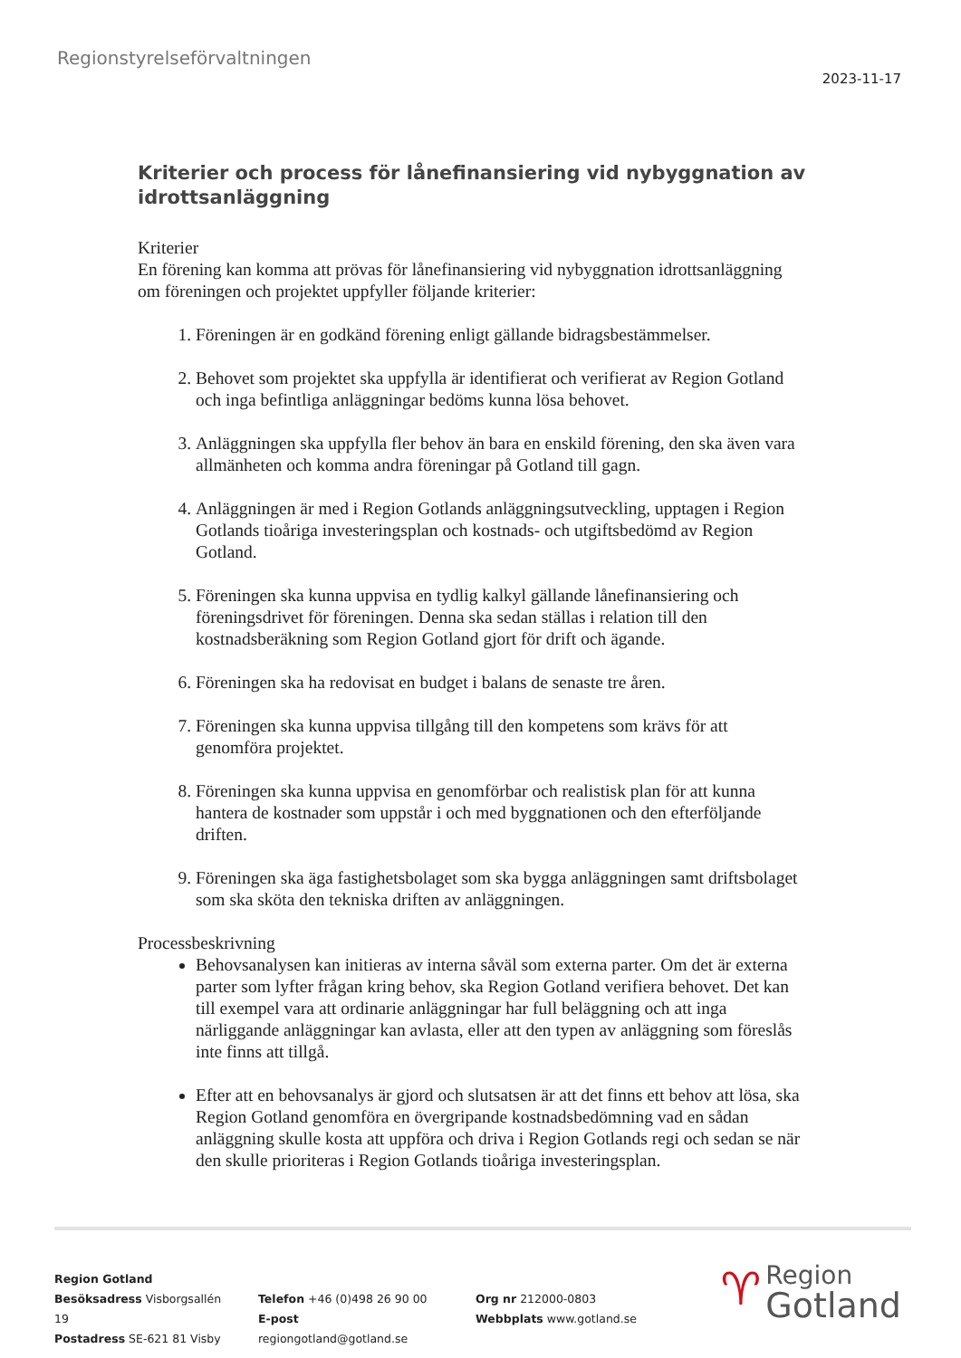Regionstyrelseförvaltningen
2023-11-17
Kriterier och process för lånefinansiering vid nybyggnation av idrottsanläggning
Kriterier
En förening kan komma att prövas för lånefinansiering vid nybyggnation idrottsanläggning om föreningen och projektet uppfyller följande kriterier:
1. Föreningen är en godkänd förening enligt gällande bidragsbestämmelser.
2. Behovet som projektet ska uppfylla är identifierat och verifierat av Region Gotland och inga befintliga anläggningar bedöms kunna lösa behovet.
3. Anläggningen ska uppfylla fler behov än bara en enskild förening, den ska även vara allmänheten och komma andra föreningar på Gotland till gagn.
4. Anläggningen är med i Region Gotlands anläggningsutveckling, upptagen i Region Gotlands tioåriga investeringsplan och kostnads- och utgiftsbedömd av Region Gotland.
5. Föreningen ska kunna uppvisa en tydlig kalkyl gällande lånefinansiering och föreningsdrivet för föreningen. Denna ska sedan ställas i relation till den kostnadsberäkning som Region Gotland gjort för drift och ägande.
6. Föreningen ska ha redovisat en budget i balans de senaste tre åren.
7. Föreningen ska kunna uppvisa tillgång till den kompetens som krävs för att genomföra projektet.
8. Föreningen ska kunna uppvisa en genomförbar och realistisk plan för att kunna hantera de kostnader som uppstår i och med byggnationen och den efterföljande driften.
9. Föreningen ska äga fastighetsbolaget som ska bygga anläggningen samt driftsbolaget som ska sköta den tekniska driften av anläggningen.
Processbeskrivning
Behovsanalysen kan initieras av interna såväl som externa parter. Om det är externa parter som lyfter frågan kring behov, ska Region Gotland verifiera behovet. Det kan till exempel vara att ordinarie anläggningar har full beläggning och att inga närliggande anläggningar kan avlasta, eller att den typen av anläggning som föreslås inte finns att tillgå.
Efter att en behovsanalys är gjord och slutsatsen är att det finns ett behov att lösa, ska Region Gotland genomföra en övergripande kostnadsbedömning vad en sådan anläggning skulle kosta att uppföra och driva i Region Gotlands regi och sedan se när den skulle prioriteras i Region Gotlands tioåriga investeringsplan.
Region Gotland
Besöksadress Visborgsallén 19
Postadress SE-621 81 Visby
Telefon +46 (0)498 26 90 00
E-post regiongotland@gotland.se
Org nr 212000-0803
Webbplats www.gotland.se
♈ Region
Gotland